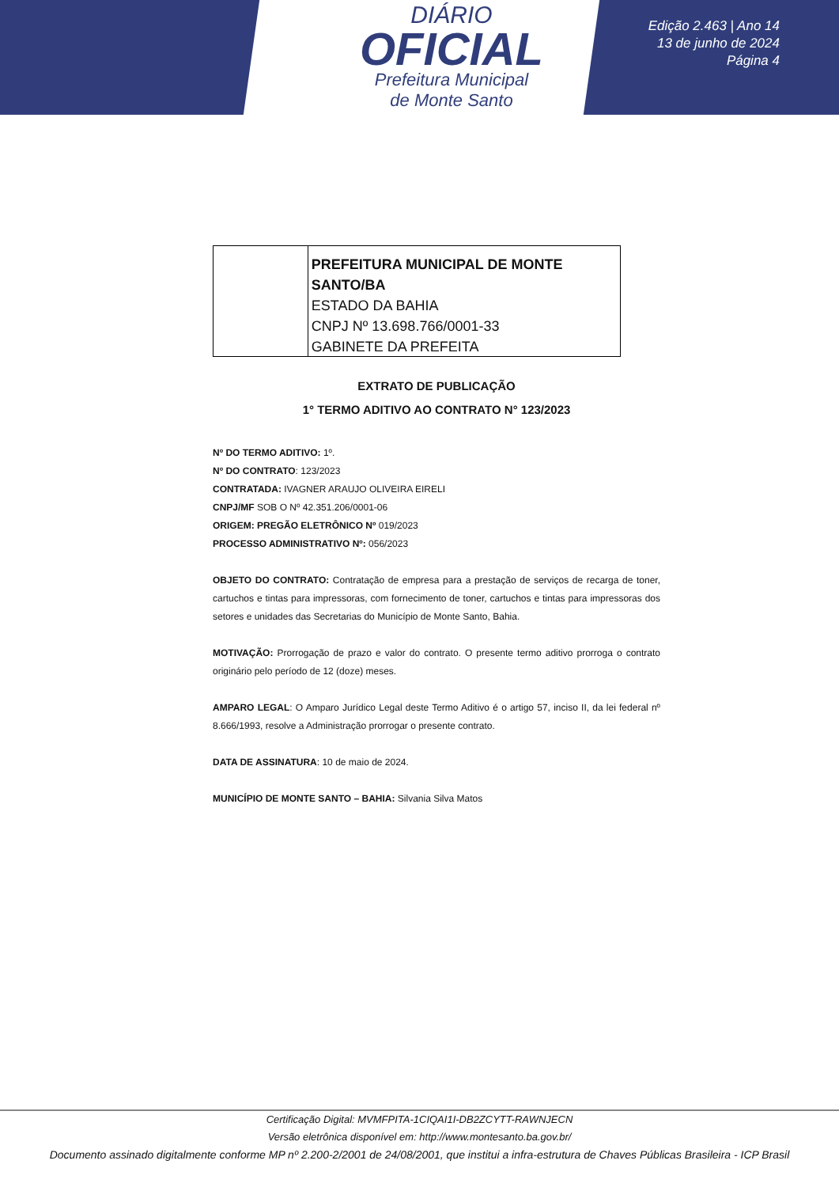DIÁRIO
OFICIAL
Prefeitura Municipal
de Monte Santo
Edição 2.463 | Ano 14
13 de junho de 2024
Página 4
PREFEITURA MUNICIPAL DE MONTE SANTO/BA
ESTADO DA BAHIA
CNPJ Nº 13.698.766/0001-33
GABINETE DA PREFEITA
EXTRATO DE PUBLICAÇÃO
1° TERMO ADITIVO AO CONTRATO N° 123/2023
Nº DO TERMO ADITIVO: 1º.
Nº DO CONTRATO: 123/2023
CONTRATADA: IVAGNER ARAUJO OLIVEIRA EIRELI
CNPJ/MF SOB O Nº 42.351.206/0001-06
ORIGEM: PREGÃO ELETRÔNICO Nº 019/2023
PROCESSO ADMINISTRATIVO Nº: 056/2023
OBJETO DO CONTRATO: Contratação de empresa para a prestação de serviços de recarga de toner, cartuchos e tintas para impressoras, com fornecimento de toner, cartuchos e tintas para impressoras dos setores e unidades das Secretarias do Município de Monte Santo, Bahia.
MOTIVAÇÃO: Prorrogação de prazo e valor do contrato. O presente termo aditivo prorroga o contrato originário pelo período de 12 (doze) meses.
AMPARO LEGAL: O Amparo Jurídico Legal deste Termo Aditivo é o artigo 57, inciso II, da lei federal nº 8.666/1993, resolve a Administração prorrogar o presente contrato.
DATA DE ASSINATURA: 10 de maio de 2024.
MUNICÍPIO DE MONTE SANTO – BAHIA: Silvania Silva Matos
Certificação Digital: MVMFPITA-1CIQAI1I-DB2ZCYTT-RAWNJECN
Versão eletrônica disponível em: http://www.montesanto.ba.gov.br/
Documento assinado digitalmente conforme MP nº 2.200-2/2001 de 24/08/2001, que institui a infra-estrutura de Chaves Públicas Brasileira - ICP Brasil